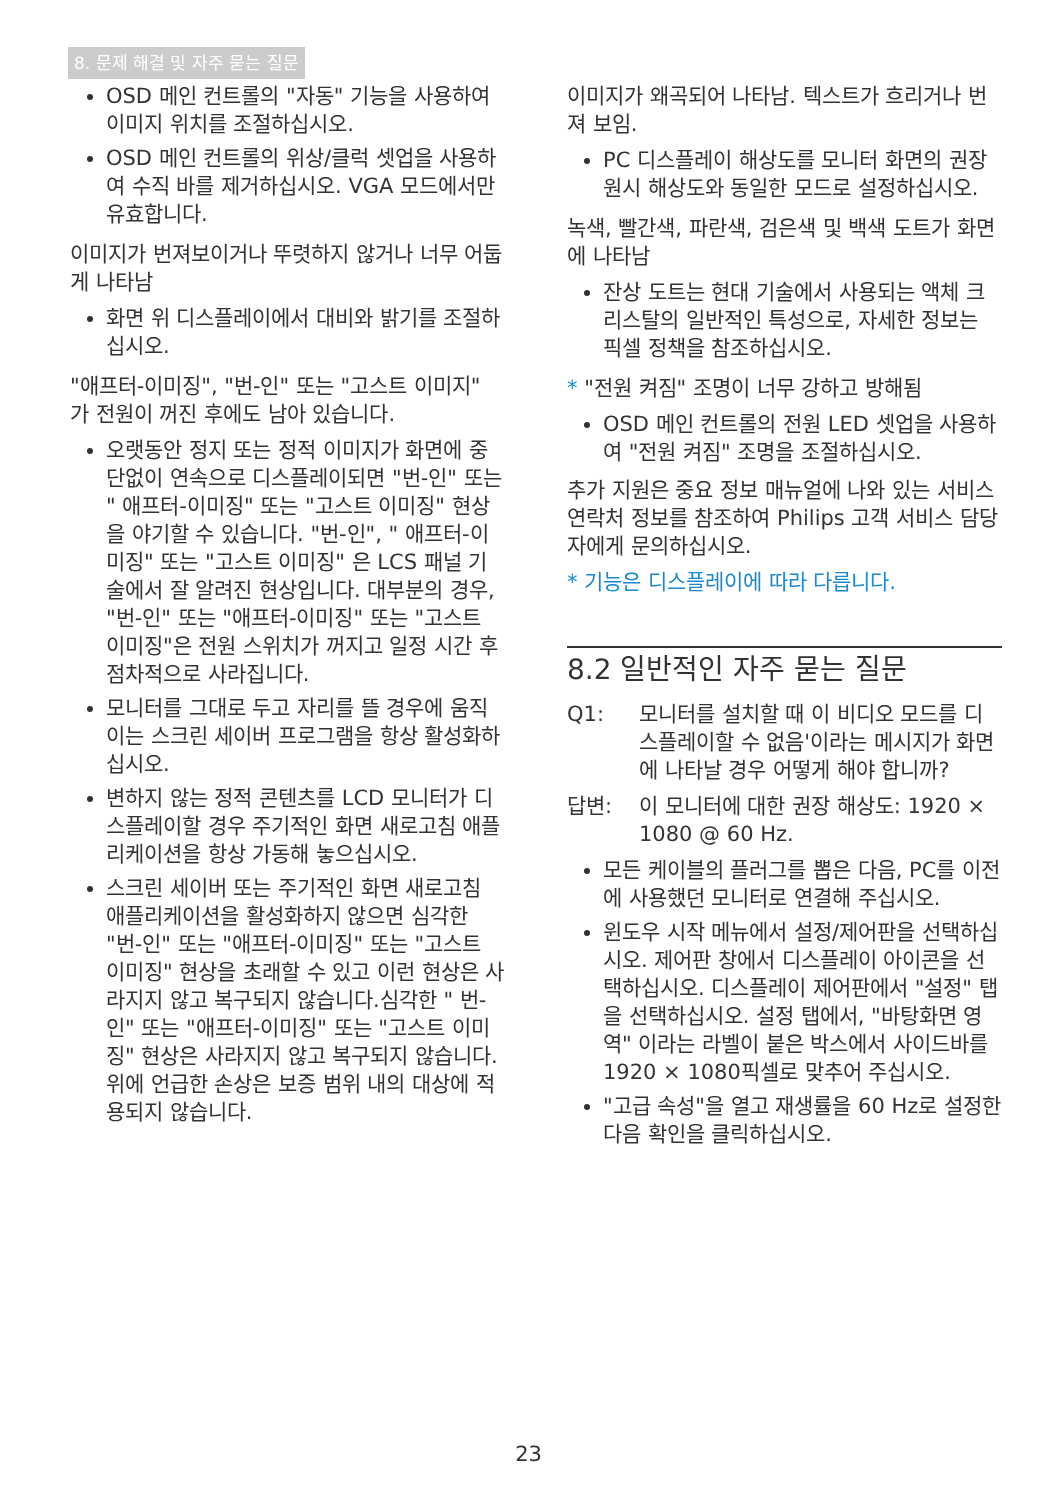8. 문제 해결 및 자주 묻는 질문
OSD 메인 컨트롤의 "자동" 기능을 사용하여 이미지 위치를 조절하십시오.
OSD 메인 컨트롤의 위상/클럭 셋업을 사용하여 수직 바를 제거하십시오. VGA 모드에서만 유효합니다.
이미지가 번져보이거나 뚜렷하지 않거나 너무 어둡게 나타남
화면 위 디스플레이에서 대비와 밝기를 조절하십시오.
"애프터-이미징", "번-인" 또는 "고스트 이미지" 가 전원이 꺼진 후에도 남아 있습니다.
오랫동안 정지 또는 정적 이미지가 화면에 중단없이 연속으로 디스플레이되면 "번-인" 또는 " 애프터-이미징" 또는 "고스트 이미징" 현상을 야기할 수 있습니다. "번-인", " 애프터-이미징" 또는 "고스트 이미징" 은 LCS 패널 기술에서 잘 알려진 현상입니다. 대부분의 경우, "번-인" 또는 "애프터-이미징" 또는 "고스트 이미징"은 전원 스위치가 꺼지고 일정 시간 후 점차적으로 사라집니다.
모니터를 그대로 두고 자리를 뜰 경우에 움직이는 스크린 세이버 프로그램을 항상 활성화하십시오.
변하지 않는 정적 콘텐츠를 LCD 모니터가 디스플레이할 경우 주기적인 화면 새로고침 애플리케이션을 항상 가동해 놓으십시오.
스크린 세이버 또는 주기적인 화면 새로고침 애플리케이션을 활성화하지 않으면 심각한 "번-인" 또는 "애프터-이미징" 또는 "고스트 이미징" 현상을 초래할 수 있고 이런 현상은 사라지지 않고 복구되지 않습니다.심각한 " 번-인" 또는 "애프터-이미징" 또는 "고스트 이미징" 현상은 사라지지 않고 복구되지 않습니다. 위에 언급한 손상은 보증 범위 내의 대상에 적용되지 않습니다.
이미지가 왜곡되어 나타남. 텍스트가 흐리거나 번져 보임.
PC 디스플레이 해상도를 모니터 화면의 권장 원시 해상도와 동일한 모드로 설정하십시오.
녹색, 빨간색, 파란색, 검은색 및 백색 도트가 화면에 나타남
잔상 도트는 현대 기술에서 사용되는 액체 크리스탈의 일반적인 특성으로, 자세한 정보는 픽셀 정책을 참조하십시오.
* "전원 켜짐" 조명이 너무 강하고 방해됨
OSD 메인 컨트롤의 전원 LED 셋업을 사용하여 "전원 켜짐" 조명을 조절하십시오.
추가 지원은 중요 정보 매뉴얼에 나와 있는 서비스 연락처 정보를 참조하여 Philips 고객 서비스 담당자에게 문의하십시오.
* 기능은 디스플레이에 따라 다릅니다.
8.2 일반적인 자주 묻는 질문
Q1: 모니터를 설치할 때 이 비디오 모드를 디스플레이할 수 없음'이라는 메시지가 화면에 나타날 경우 어떻게 해야 합니까?
답변: 이 모니터에 대한 권장 해상도: 1920 × 1080 @ 60 Hz.
모든 케이블의 플러그를 뽑은 다음, PC를 이전에 사용했던 모니터로 연결해 주십시오.
윈도우 시작 메뉴에서 설정/제어판을 선택하십시오. 제어판 창에서 디스플레이 아이콘을 선택하십시오. 디스플레이 제어판에서 "설정" 탭을 선택하십시오. 설정 탭에서, "바탕화면 영역" 이라는 라벨이 붙은 박스에서 사이드바를 1920 × 1080픽셀로 맞추어 주십시오.
"고급 속성"을 열고 재생률을 60 Hz로 설정한 다음 확인을 클릭하십시오.
23